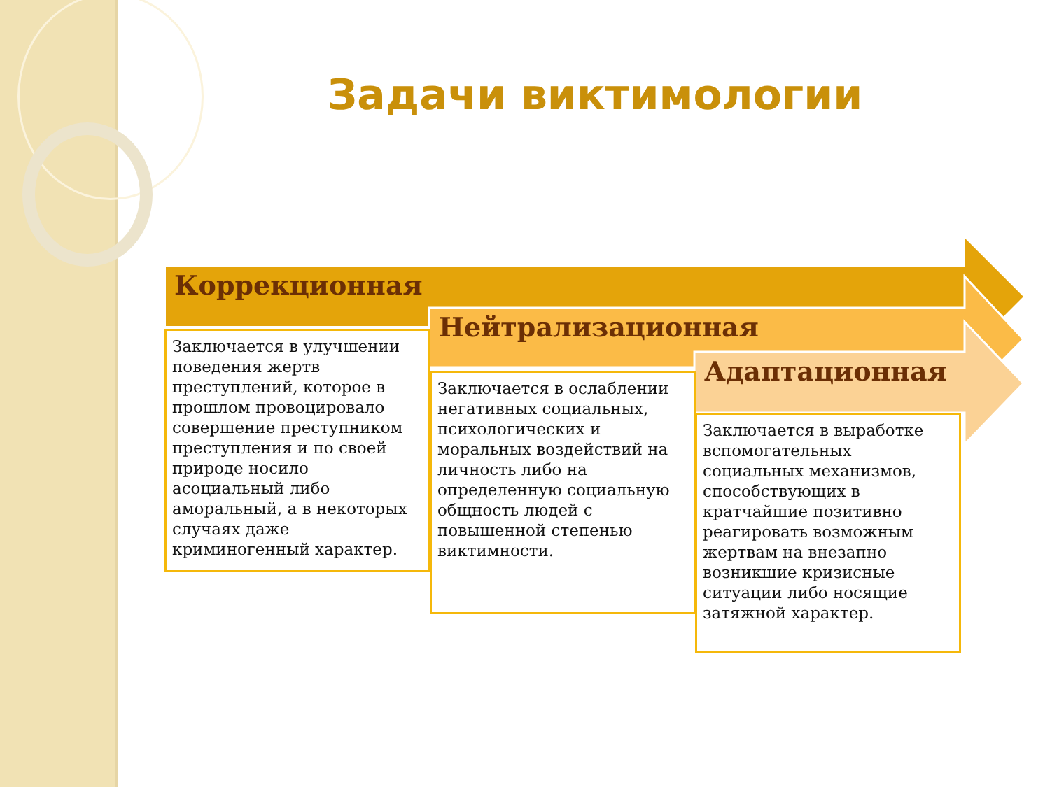Задачи виктимологии
Коррекционная
Нейтрализационная
Адаптационная
Заключается в улучшении поведения жертв преступлений, которое в прошлом провоцировало совершение преступником преступления и по своей природе носило асоциальный либо аморальный, а в некоторых случаях даже криминогенный характер.
Заключается в ослаблении негативных социальных, психологических и моральных воздействий на личность либо на определенную социальную общность людей с повышенной степенью виктимности.
Заключается в выработке вспомогательных социальных механизмов, способствующих в кратчайшие позитивно реагировать возможным жертвам на внезапно возникшие кризисные ситуации либо носящие затяжной характер.